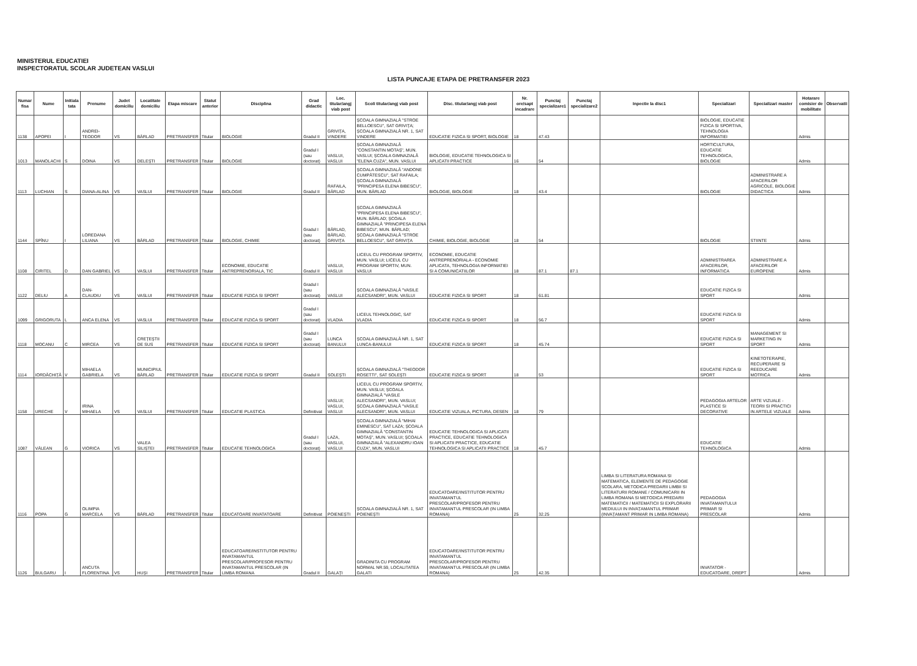MINISTERUL EDUCATIEI
INSPECTORATUL SCOLAR JUDETEAN VASLUI
LISTA PUNCAJE ETAPA DE PRETRANSFER 2023
| Numar fisa | Nume | Initiala tata | Prenume | Judet domiciliu | Locatitate domiciliu | Etapa miscare | Statut anterior | Disciplina | Grad didactic | Loc. titular/angj viab post | Scoli titular/angj viab post | Disc. titular/angj viab post | Nr. ore/sapt incadrare | Punctaj specializare1 | Punctaj specializare2 | Inpectie la disc1 | Specializari | Specializari master | Hotarare comisier de mobilitate | Observatii |
| --- | --- | --- | --- | --- | --- | --- | --- | --- | --- | --- | --- | --- | --- | --- | --- | --- | --- | --- | --- | --- |
| 1138 | APOPEI | I | ANDREI-TEODOR | VS | BÂRLAD | PRETRANSFER | Titular | BIOLOGIE | Gradul II | GRIVIȚA, VINDERE | ȘCOALA GIMNAZIALĂ "STROE BELLOESCU", SAT GRIVIȚA; ȘCOALA GIMNAZIALĂ NR. 1, SAT VINDERE | EDUCATIE FIZICA SI SPORT, BIOLOGIE | 18 | 47.43 | | | BIOLOGIE, EDUCATIE FIZICA SI SPORTIVA, TEHNOLOGIA INFORMATIEI | | Admis | |
| 1013 | MANOLACHI | S | DOINA | VS | DELEȘTI | PRETRANSFER | Titular | BIOLOGIE | Gradul I (sau doctorat) | VASLUI, VASLUI | ȘCOALA GIMNAZIALĂ "CONSTANTIN MOTAȘ", MUN. VASLUI; ȘCOALA GIMNAZIALĂ "ELENA CUZA", MUN. VASLUI | BIOLOGIE, EDUCATIE TEHNOLOGICA SI APLICATII PRACTICE | 16 | 54 | | | HORTICULTURA, EDUCATIE TEHNOLOGICA, BIOLOGIE | | Admis | |
| 1113 | LUCHIAN | S | DIANA-ALINA | VS | VASLUI | PRETRANSFER | Titular | BIOLOGIE | Gradul II | RAFAILA, BÂRLAD | ȘCOALA GIMNAZIALĂ "ANDONE CUMPĂTESCU", SAT RAFAILA; ȘCOALA GIMNAZIALĂ "PRINCIPESA ELENA BIBESCU", MUN. BÂRLAD | BIOLOGIE, BIOLOGIE | 18 | 43.4 | | | BIOLOGIE | ADMINISTRARE A AFACERILOR AGRICOLE, BIOLOGIE DIDACTICA | Admis | |
| 1144 | SPÎNU | I | LOREDANA LILIANA | VS | BÂRLAD | PRETRANSFER | Titular | BIOLOGIE, CHIMIE | Gradul I (sau doctorat) | BÂRLAD, BÂRLAD, GRIVIȚA | ȘCOALA GIMNAZIALĂ "PRINCIPESA ELENA BIBESCU", MUN. BÂRLAD; ȘCOALA GIMNAZIALĂ "PRINCIPESA ELENA BIBESCU", MUN. BÂRLAD; ȘCOALA GIMNAZIALĂ "STROE BELLOESCU", SAT GRIVIȚA | CHIMIE, BIOLOGIE, BIOLOGIE | 18 | 54 | | | BIOLOGIE | STIINTE | Admis | |
| 1108 | CIRITEL | D | DAN GABRIEL | VS | VASLUI | PRETRANSFER | Titular | ECONOMIE, EDUCATIE ANTREPRENORIALA, TIC | Gradul II | VASLUI, VASLUI | LICEUL CU PROGRAM SPORTIV, MUN. VASLUI; LICEUL CU PROGRAM SPORTIV, MUN. VASLUI | ECONOMIE, EDUCATIE ANTREPRENORIALA - ECONOMIE APLICATA, TEHNOLOGIA INFORMATIEI SI A COMUNICATIILOR | 18 | 87.1 | 87.1 | | ADMINISTRAREA AFACERILOR, INFORMATICA | ADMINISTRARE A AFACERILOR EUROPENE | Admis | |
| 1122 | DELIU | A | DAN-CLAUDIU | VS | VASLUI | PRETRANSFER | Titular | EDUCATIE FIZICA SI SPORT | Gradul I (sau doctorat) | VASLUI | ȘCOALA GIMNAZIALĂ "VASILE ALECSANDRI", MUN. VASLUI | EDUCATIE FIZICA SI SPORT | 18 | 61.81 | | | EDUCATIE FIZICA SI SPORT | | Admis | |
| 1099 | GRIGORUTA | L | ANCA ELENA | VS | VASLUI | PRETRANSFER | Titular | EDUCATIE FIZICA SI SPORT | Gradul I (sau doctorat) | VLADIA | LICEUL TEHNOLOGIC, SAT VLADIA | EDUCATIE FIZICA SI SPORT | 18 | 56.7 | | | EDUCATIE FIZICA SI SPORT | | Admis | |
| 1118 | MOCANU | C | MIRCEA | VS | CREȚEȘTII DE SUS | PRETRANSFER | Titular | EDUCATIE FIZICA SI SPORT | Gradul I (sau doctorat) | LUNCA BANULUI | ȘCOALA GIMNAZIALĂ NR. 1, SAT LUNCA-BANULUI | EDUCATIE FIZICA SI SPORT | 18 | 45.74 | | | EDUCATIE FIZICA SI SPORT | MANAGEMENT SI MARKETING IN SPORT | Admis | |
| 1114 | IORDĂCHIȚĂ | V | MIHAELA GABRIELA | VS | MUNICIPIUL BÂRLAD | PRETRANSFER | Titular | EDUCATIE FIZICA SI SPORT | Gradul II | SOLEȘTI | ȘCOALA GIMNAZIALĂ "THEODOR ROSETTI", SAT SOLEȘTI | EDUCATIE FIZICA SI SPORT | 18 | 53 | | | EDUCATIE FIZICA SI SPORT | KINETOTERAPIE, RECUPERARE SI REEDUCARE MOTRICA | Admis | |
| 1158 | URECHE | V | IRINA MIHAELA | VS | VASLUI | PRETRANSFER | Titular | EDUCATIE PLASTICA | Definitivat | VASLUI; VASLUI, VASLUI | LICEUL CU PROGRAM SPORTIV, MUN. VASLUI; ȘCOALA GIMNAZIALĂ "VASILE ALECSANDRI", MUN. VASLUI; ȘCOALA GIMNAZIALĂ "VASILE ALECSANDRI", MUN. VASLUI | EDUCATIE VIZUALA, PICTURA, DESEN | 18 | 79 | | | PEDAGOGIA ARTELOR PLASTICE SI DECORATIVE | ARTE VIZUALE - TEORII SI PRACTICI IN ARTELE VIZUALE | Admis | |
| 1087 | VÂLEAN | G | VIORICA | VS | VALEA SILIȘTEI | PRETRANSFER | Titular | EDUCATIE TEHNOLOGICA | Gradul I (sau doctorat) | LAZA, VASLUI, VASLUI | ȘCOALA GIMNAZIALĂ "MIHAI EMINESCU", SAT LAZA; ȘCOALA GIMNAZIALĂ "CONSTANTIN MOTAȘ", MUN. VASLUI; ȘCOALA GIMNAZIALĂ "ALEXANDRU IOAN CUZA", MUN. VASLUI | EDUCATIE TEHNOLOGICA SI APLICATII PRACTICE, EDUCATIE TEHNOLOGICA SI APLICATII PRACTICE, EDUCATIE TEHNOLOGICA SI APLICATII PRACTICE | 18 | 45.7 | | | EDUCATIE TEHNOLOGICA | | Admis | |
| 1116 | POPA | G | OLIMPIA MARCELA | VS | BÂRLAD | PRETRANSFER | Titular | EDUCATOARE INVATATOARE | Definitivat | POIENEȘTI | ȘCOALA GIMNAZIALĂ NR. 1, SAT POIENEȘTI | EDUCATOARE/INSTITUTOR PENTRU INVATAMANTUL PRESCOLAR/PROFESOR PENTRU INVATAMANTUL PRESCOLAR (IN LIMBA ROMANA) | 25 | 32.25 | | LIMBA SI LITERATURA ROMANA SI MATEMATICA, ELEMENTE DE PEDAGOGIE SCOLARA, METODICA PREDARII LIMBII SI LITERATURII ROMANE / COMUNICARII IN LIMBA ROMANA SI METODICA PREDARII MATEMATICII / MATEMATICII SI EXPLORARII MEDIULUI IN INVAȚAMANTUL PRIMAR (INVAȚAMANT PRIMAR IN LIMBA ROMANA) | PEDAGOGIA INVATAMANTULUI PRIMAR SI PRESCOLAR | | Admis | |
| 1126 | BULGARU | I | ANCUTA FLORENTINA | VS | HUȘI | PRETRANSFER | Titular | EDUCATOARE/INSTITUTOR PENTRU INVATAMANTUL PRESCOLAR/PROFESOR PENTRU INVATAMANTUL PRESCOLAR (IN LIMBA ROMANA | Gradul II | GALAȚI | GRADINITA CU PROGRAM NORMAL NR.59, LOCALITATEA GALATI | EDUCATOARE/INSTITUTOR PENTRU INVATAMANTUL PRESCOLAR/PROFESOR PENTRU INVATAMANTUL PRESCOLAR (IN LIMBA ROMANA) | 25 | 42.35 | | | INVATATOR - EDUCATOARE, DREPT | | Admis | |